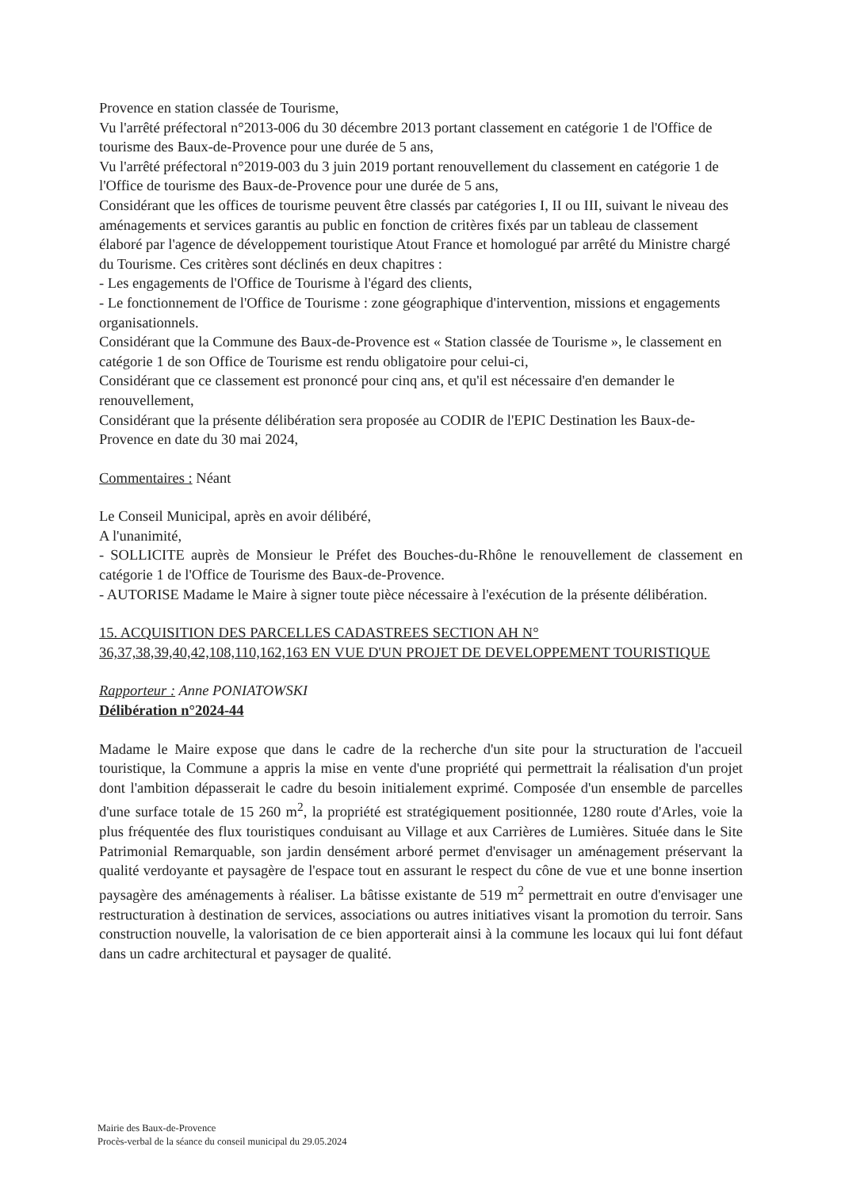Provence en station classée de Tourisme,
Vu l'arrêté préfectoral n°2013-006 du 30 décembre 2013 portant classement en catégorie 1 de l'Office de tourisme des Baux-de-Provence pour une durée de 5 ans,
Vu l'arrêté préfectoral n°2019-003 du 3 juin 2019 portant renouvellement du classement en catégorie 1 de l'Office de tourisme des Baux-de-Provence pour une durée de 5 ans,
Considérant que les offices de tourisme peuvent être classés par catégories I, II ou III, suivant le niveau des aménagements et services garantis au public en fonction de critères fixés par un tableau de classement élaboré par l'agence de développement touristique Atout France et homologué par arrêté du Ministre chargé du Tourisme. Ces critères sont déclinés en deux chapitres :
- Les engagements de l'Office de Tourisme à l'égard des clients,
- Le fonctionnement de l'Office de Tourisme : zone géographique d'intervention, missions et engagements organisationnels.
Considérant que la Commune des Baux-de-Provence est « Station classée de Tourisme », le classement en catégorie 1 de son Office de Tourisme est rendu obligatoire pour celui-ci,
Considérant que ce classement est prononcé pour cinq ans, et qu'il est nécessaire d'en demander le renouvellement,
Considérant que la présente délibération sera proposée au CODIR de l'EPIC Destination les Baux-de-Provence en date du 30 mai 2024,
Commentaires : Néant
Le Conseil Municipal, après en avoir délibéré,
A l'unanimité,
- SOLLICITE auprès de Monsieur le Préfet des Bouches-du-Rhône le renouvellement de classement en catégorie 1 de l'Office de Tourisme des Baux-de-Provence.
- AUTORISE Madame le Maire à signer toute pièce nécessaire à l'exécution de la présente délibération.
15. ACQUISITION DES PARCELLES CADASTREES SECTION AH N° 36,37,38,39,40,42,108,110,162,163 EN VUE D'UN PROJET DE DEVELOPPEMENT TOURISTIQUE
Rapporteur : Anne PONIATOWSKI
Délibération n°2024-44
Madame le Maire expose que dans le cadre de la recherche d'un site pour la structuration de l'accueil touristique, la Commune a appris la mise en vente d'une propriété qui permettrait la réalisation d'un projet dont l'ambition dépasserait le cadre du besoin initialement exprimé. Composée d'un ensemble de parcelles d'une surface totale de 15 260 m<sup>2</sup>, la propriété est stratégiquement positionnée, 1280 route d'Arles, voie la plus fréquentée des flux touristiques conduisant au Village et aux Carrières de Lumières. Située dans le Site Patrimonial Remarquable, son jardin densément arboré permet d'envisager un aménagement préservant la qualité verdoyante et paysagère de l'espace tout en assurant le respect du cône de vue et une bonne insertion paysagère des aménagements à réaliser. La bâtisse existante de 519 m<sup>2</sup> permettrait en outre d'envisager une restructuration à destination de services, associations ou autres initiatives visant la promotion du terroir. Sans construction nouvelle, la valorisation de ce bien apporterait ainsi à la commune les locaux qui lui font défaut dans un cadre architectural et paysager de qualité.
Mairie des Baux-de-Provence
Procès-verbal de la séance du conseil municipal du 29.05.2024